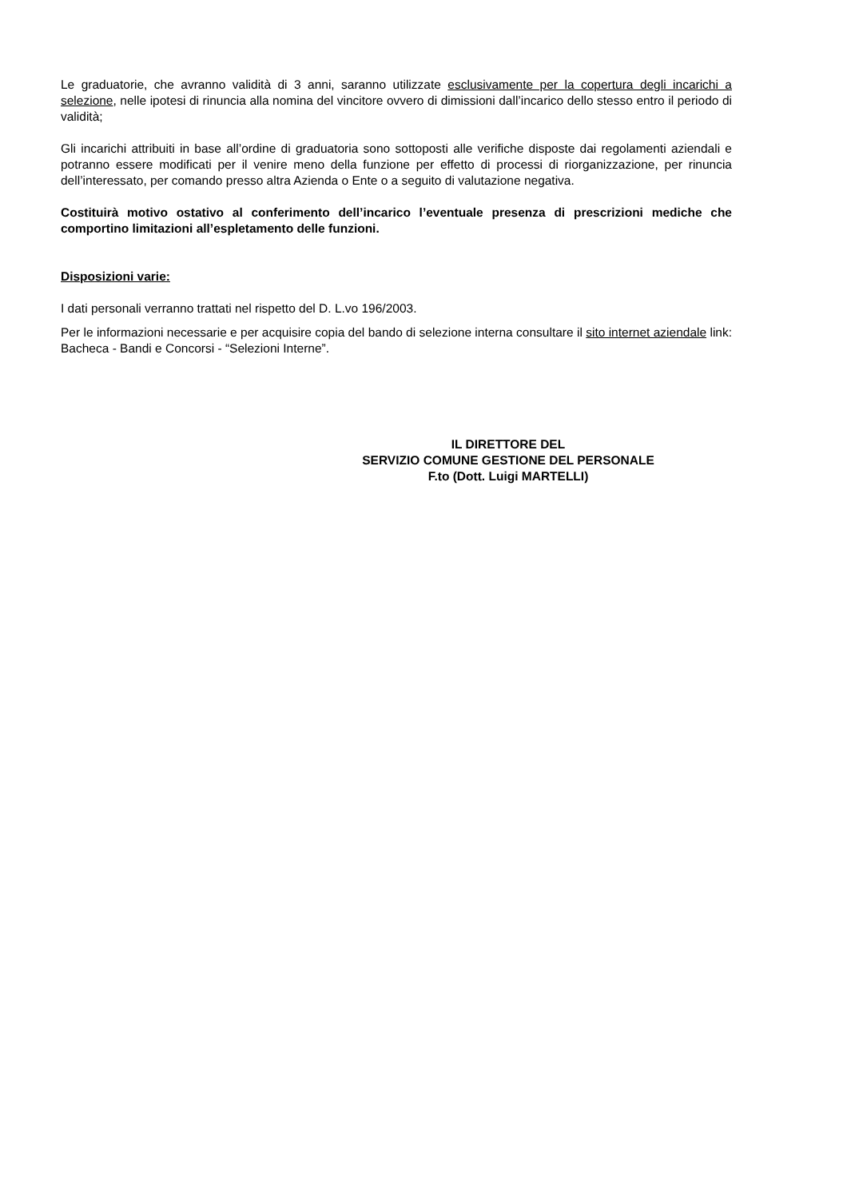Le graduatorie, che avranno validità di 3 anni, saranno utilizzate esclusivamente per la copertura degli incarichi a selezione, nelle ipotesi di rinuncia alla nomina del vincitore ovvero di dimissioni dall’incarico dello stesso entro il periodo di validità;
Gli incarichi attribuiti in base all’ordine di graduatoria sono sottoposti alle verifiche disposte dai regolamenti aziendali e potranno essere modificati per il venire meno della funzione per effetto di processi di riorganizzazione, per rinuncia dell’interessato, per comando presso altra Azienda o Ente o a seguito di valutazione negativa.
Costituirà motivo ostativo al conferimento dell’incarico l’eventuale presenza di prescrizioni mediche che comportino limitazioni all’espletamento delle funzioni.
Disposizioni varie:
I dati personali verranno trattati nel rispetto del D. L.vo 196/2003.
Per le informazioni necessarie e per acquisire copia del bando di selezione interna consultare il sito internet aziendale link: Bacheca - Bandi e Concorsi - “Selezioni Interne”.
IL DIRETTORE DEL
SERVIZIO COMUNE GESTIONE DEL PERSONALE
F.to (Dott. Luigi MARTELLI)